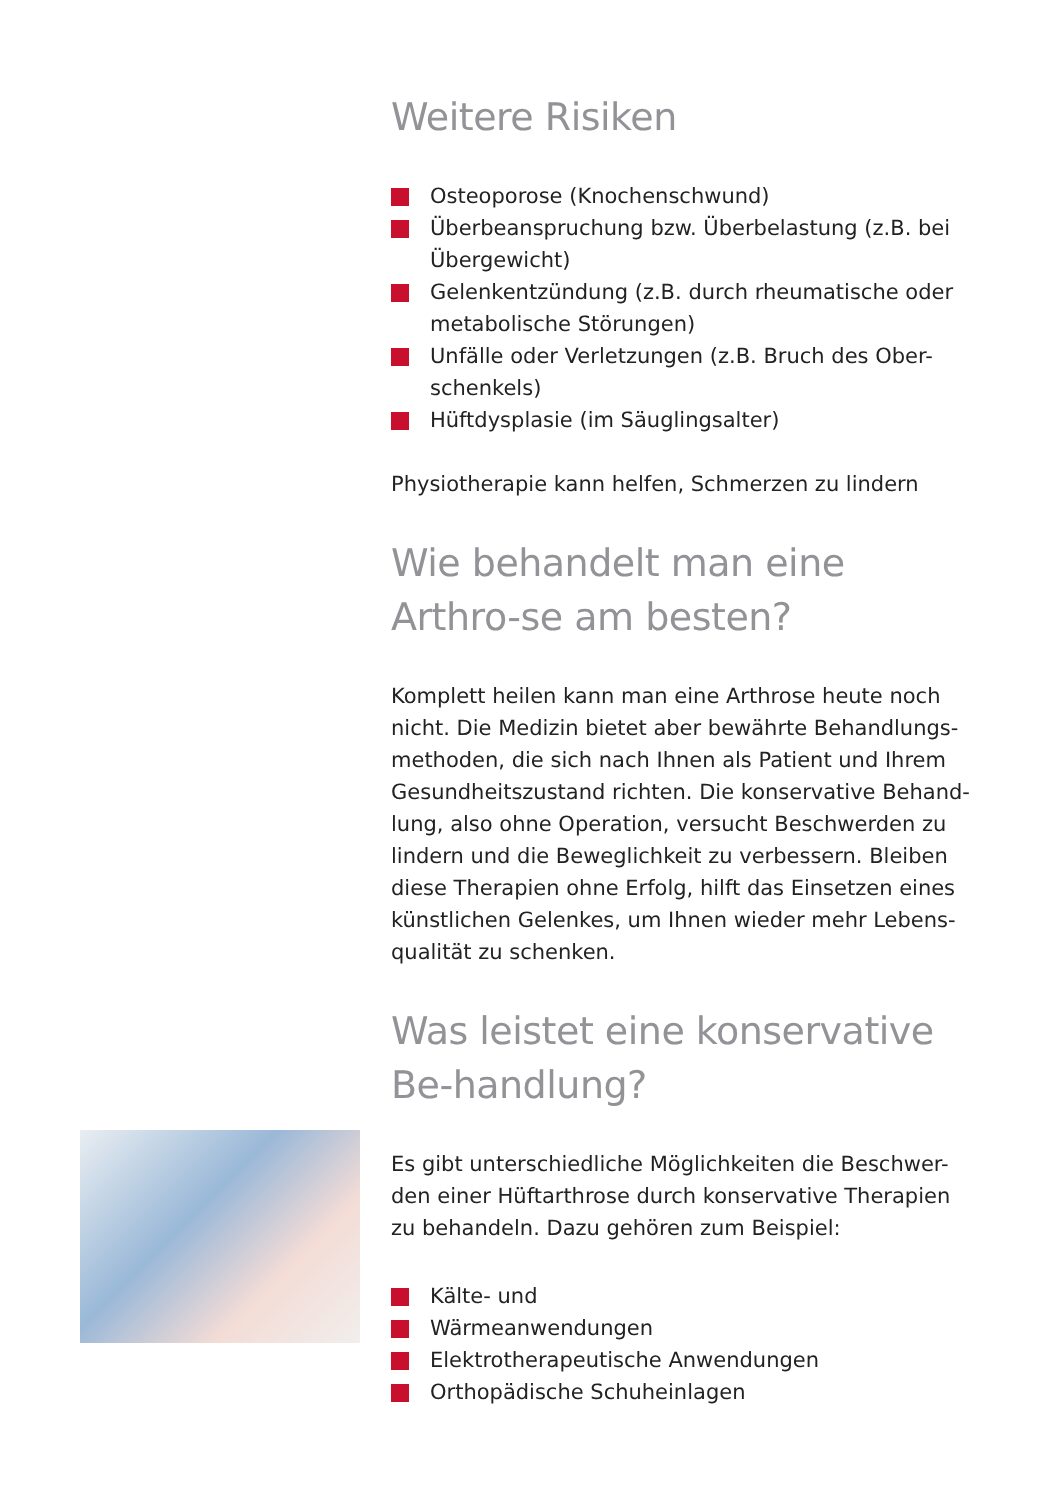Weitere Risiken
Osteoporose (Knochenschwund)
Überbeanspruchung bzw. Überbelastung (z.B. bei Übergewicht)
Gelenkentzündung (z.B. durch rheumatische oder metabolische Störungen)
Unfälle oder Verletzungen (z.B. Bruch des Ober-schenkels)
Hüftdysplasie (im Säuglingsalter)
Physiotherapie kann helfen, Schmerzen zu lindern
Wie behandelt man eine Arthro-se am besten?
Komplett heilen kann man eine Arthrose heute noch nicht. Die Medizin bietet aber bewährte Behandlungs-methoden, die sich nach Ihnen als Patient und Ihrem Gesundheitszustand richten. Die konservative Behand-lung, also ohne Operation, versucht Beschwerden zu lindern und die Beweglichkeit zu verbessern. Bleiben diese Therapien ohne Erfolg, hilft das Einsetzen eines künstlichen Gelenkes, um Ihnen wieder mehr Lebens-qualität zu schenken.
Was leistet eine konservative Be-handlung?
Es gibt unterschiedliche Möglichkeiten die Beschwer-den einer Hüftarthrose durch konservative Therapien zu behandeln. Dazu gehören zum Beispiel:
Kälte- und
Wärmeanwendungen
Elektrotherapeutische Anwendungen
Orthopädische Schuheinlagen